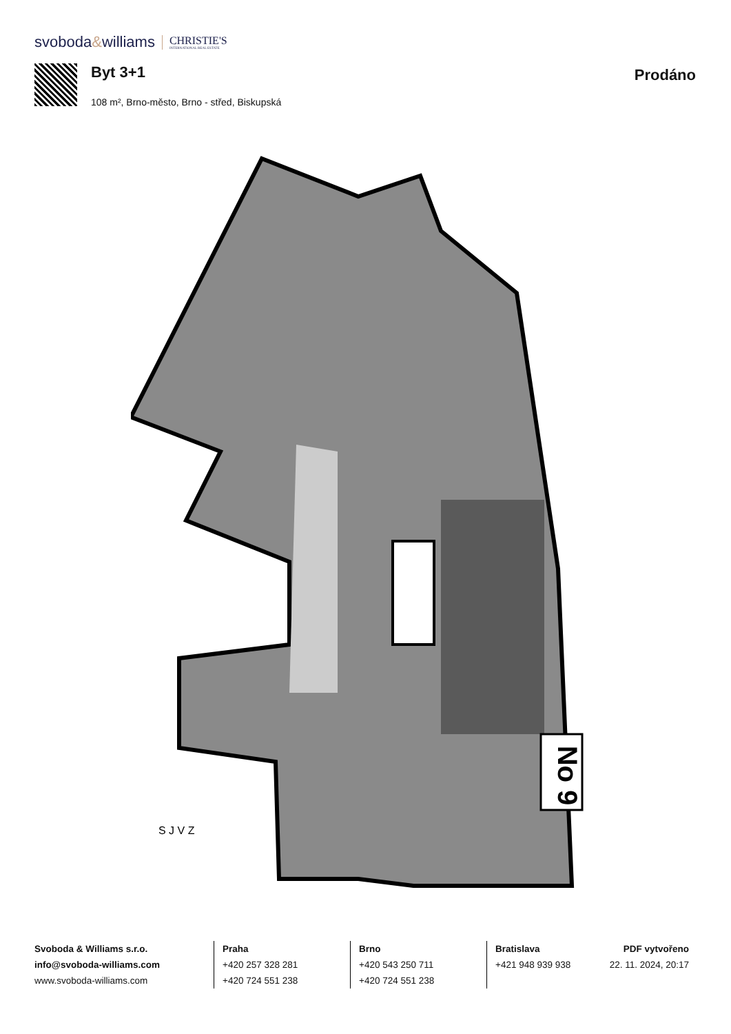svoboda&williams
CHRISTIE'S
INTERNATIONAL REAL ESTATE
Byt 3+1
108 m², Brno-město, Brno - střed, Biskupská
Prodáno
No 9
S J V Z
Svoboda & Williams s.r.o.
info@svoboda-williams.com
www.svoboda-williams.com
Praha
+420 257 328 281
+420 724 551 238
Brno
+420 543 250 711
+420 724 551 238
Bratislava
+421 948 939 938
PDF vytvořeno
22. 11. 2024, 20:17